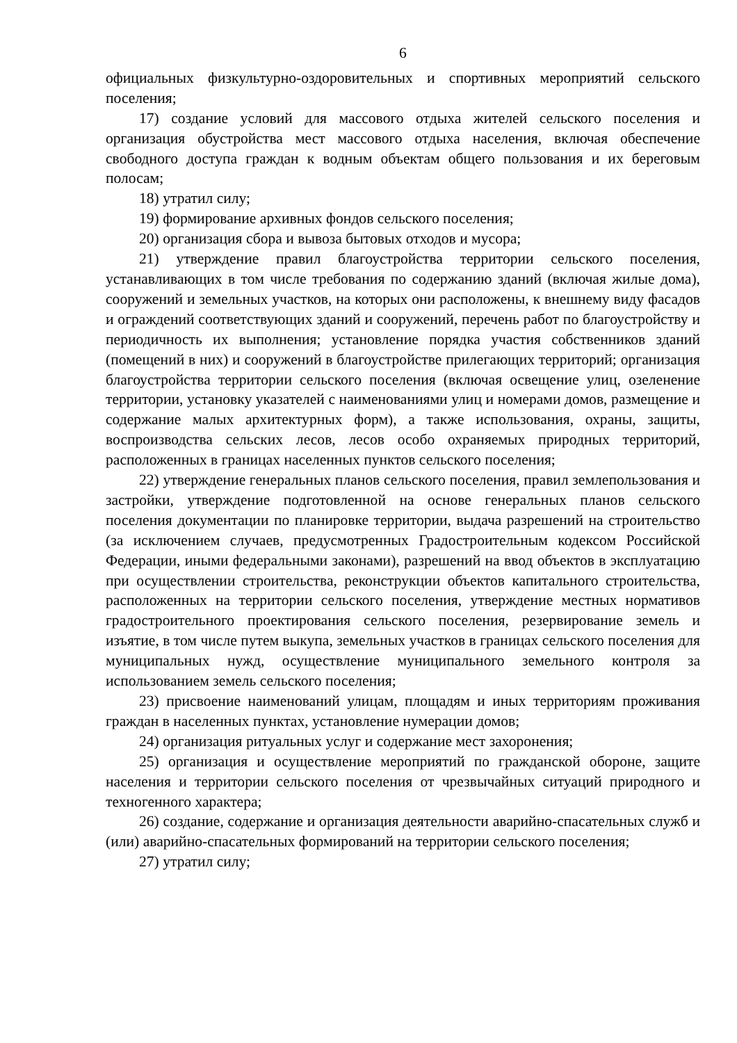6
официальных физкультурно-оздоровительных и спортивных мероприятий сельского поселения;
17) создание условий для массового отдыха жителей сельского поселения и организация обустройства мест массового отдыха населения, включая обеспечение свободного доступа граждан к водным объектам общего пользования и их береговым полосам;
18) утратил силу;
19) формирование архивных фондов сельского поселения;
20) организация сбора и вывоза бытовых отходов и мусора;
21) утверждение правил благоустройства территории сельского поселения, устанавливающих в том числе требования по содержанию зданий (включая жилые дома), сооружений и земельных участков, на которых они расположены, к внешнему виду фасадов и ограждений соответствующих зданий и сооружений, перечень работ по благоустройству и периодичность их выполнения; установление порядка участия собственников зданий (помещений в них) и сооружений в благоустройстве прилегающих территорий; организация благоустройства территории сельского поселения (включая освещение улиц, озеленение территории, установку указателей с наименованиями улиц и номерами домов, размещение и содержание малых архитектурных форм), а также использования, охраны, защиты, воспроизводства сельских лесов, лесов особо охраняемых природных территорий, расположенных в границах населенных пунктов сельского поселения;
22) утверждение генеральных планов сельского поселения, правил землепользования и застройки, утверждение подготовленной на основе генеральных планов сельского поселения документации по планировке территории, выдача разрешений на строительство (за исключением случаев, предусмотренных Градостроительным кодексом Российской Федерации, иными федеральными законами), разрешений на ввод объектов в эксплуатацию при осуществлении строительства, реконструкции объектов капитального строительства, расположенных на территории сельского поселения, утверждение местных нормативов градостроительного проектирования сельского поселения, резервирование земель и изъятие, в том числе путем выкупа, земельных участков в границах сельского поселения для муниципальных нужд, осуществление муниципального земельного контроля за использованием земель сельского поселения;
23) присвоение наименований улицам, площадям и иных территориям проживания граждан в населенных пунктах, установление нумерации домов;
24) организация ритуальных услуг и содержание мест захоронения;
25) организация и осуществление мероприятий по гражданской обороне, защите населения и территории сельского поселения от чрезвычайных ситуаций природного и техногенного характера;
26) создание, содержание и организация деятельности аварийно-спасательных служб и (или) аварийно-спасательных формирований на территории сельского поселения;
27) утратил силу;